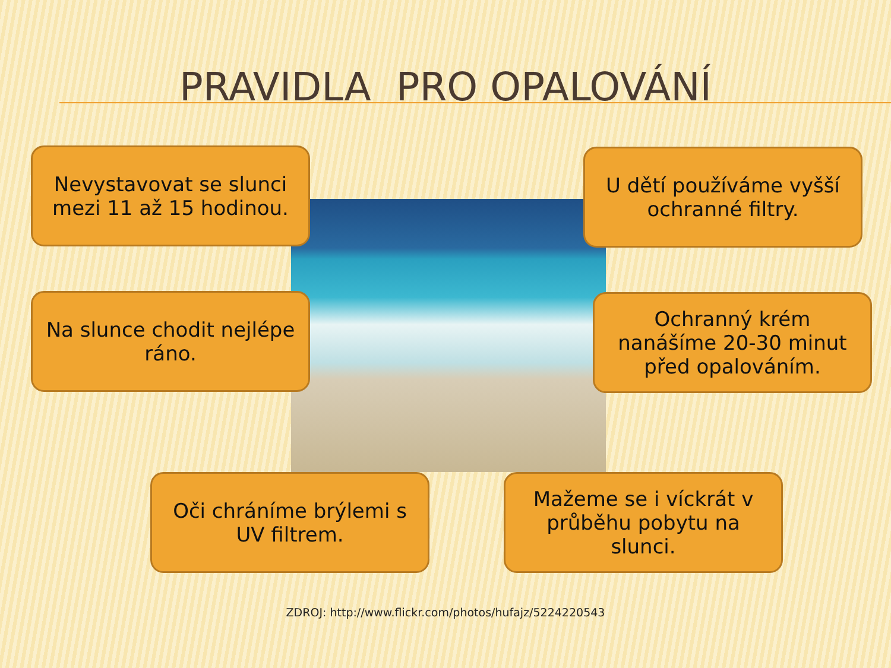PRAVIDLA PRO OPALOVÁNÍ
Nevystavovat se slunci mezi 11 až 15 hodinou.
U dětí používáme vyšší ochranné filtry.
Na slunce chodit nejlépe ráno.
Ochranný krém nanášíme 20-30 minut před opalováním.
Oči chráníme brýlemi s UV filtrem.
Mažeme se i víckrát v průběhu pobytu na slunci.
ZDROJ: http://www.flickr.com/photos/hufajz/5224220543